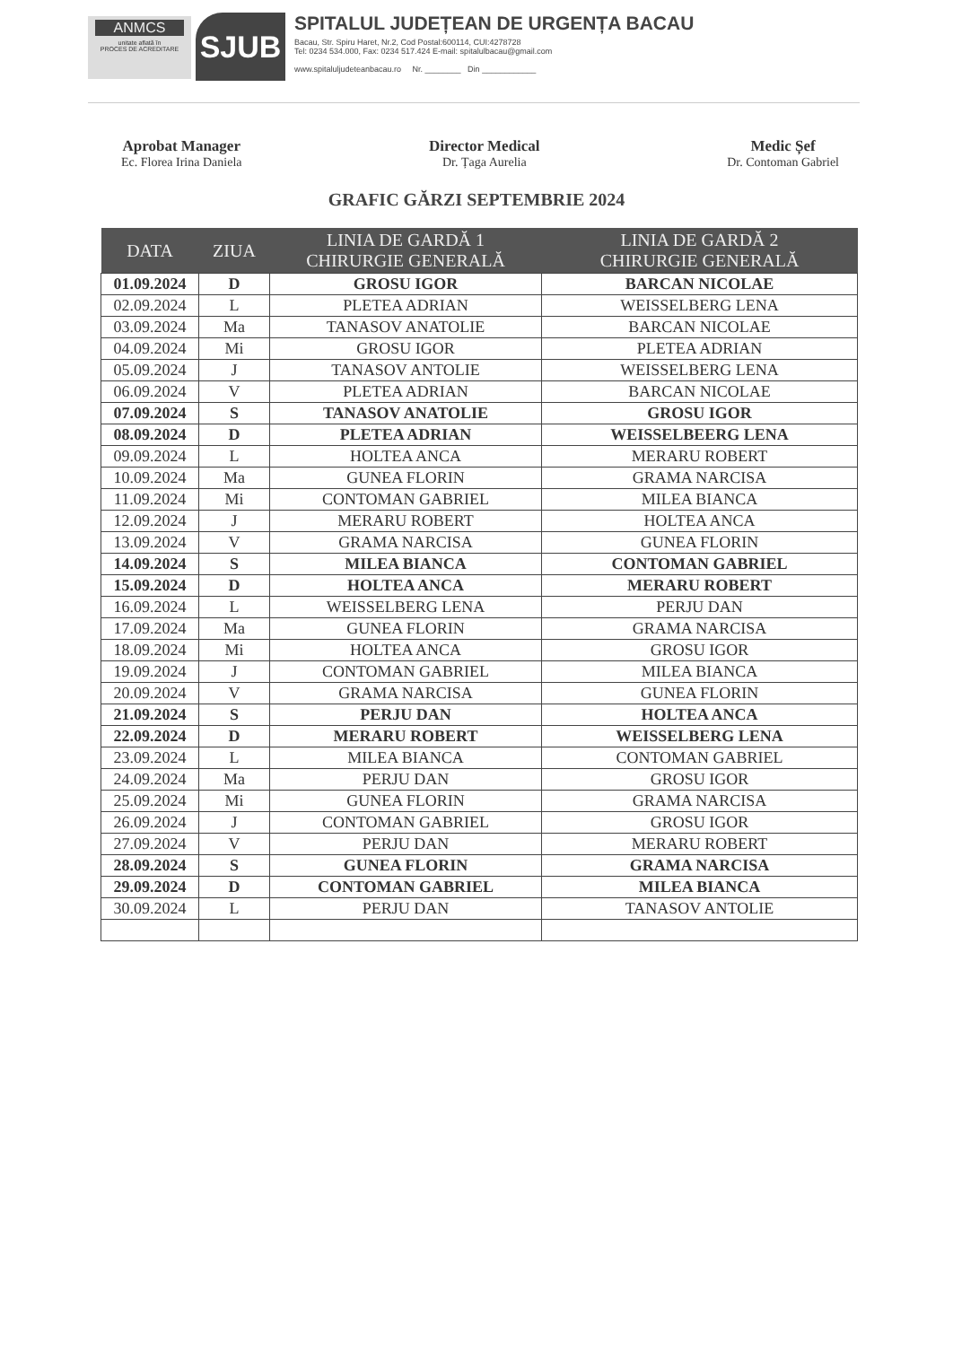ANMCS
unitate aflată în
PROCES DE ACREDITARE
SJUB
SPITALUL JUDEȚEAN DE URGENȚA BACAU
Bacau, Str. Spiru Haret, Nr.2, Cod Postal:600114, CUI:4278728
Tel: 0234 534.000, Fax: 0234 517.424 E-mail: spitalulbacau@gmail.com
www.spitaluljudeteanbacau.ro Nr. ________ Din ____________
Aprobat Manager
Ec. Florea Irina Daniela
Director Medical
Dr. Țaga Aurelia
Medic Șef
Dr. Contoman Gabriel
GRAFIC GĂRZI SEPTEMBRIE 2024
| DATA | ZIUA | LINIA DE GARDĂ 1 CHIRURGIE GENERALĂ | LINIA DE GARDĂ 2 CHIRURGIE GENERALĂ |
| --- | --- | --- | --- |
| 01.09.2024 | D | GROSU IGOR | BARCAN NICOLAE |
| 02.09.2024 | L | PLETEA ADRIAN | WEISSELBERG LENA |
| 03.09.2024 | Ma | TANASOV ANATOLIE | BARCAN NICOLAE |
| 04.09.2024 | Mi | GROSU IGOR | PLETEA ADRIAN |
| 05.09.2024 | J | TANASOV ANTOLIE | WEISSELBERG LENA |
| 06.09.2024 | V | PLETEA ADRIAN | BARCAN NICOLAE |
| 07.09.2024 | S | TANASOV ANATOLIE | GROSU IGOR |
| 08.09.2024 | D | PLETEA ADRIAN | WEISSELBEERG LENA |
| 09.09.2024 | L | HOLTEA ANCA | MERARU ROBERT |
| 10.09.2024 | Ma | GUNEA FLORIN | GRAMA NARCISA |
| 11.09.2024 | Mi | CONTOMAN GABRIEL | MILEA BIANCA |
| 12.09.2024 | J | MERARU ROBERT | HOLTEA ANCA |
| 13.09.2024 | V | GRAMA NARCISA | GUNEA FLORIN |
| 14.09.2024 | S | MILEA BIANCA | CONTOMAN GABRIEL |
| 15.09.2024 | D | HOLTEA ANCA | MERARU ROBERT |
| 16.09.2024 | L | WEISSELBERG LENA | PERJU DAN |
| 17.09.2024 | Ma | GUNEA FLORIN | GRAMA NARCISA |
| 18.09.2024 | Mi | HOLTEA ANCA | GROSU IGOR |
| 19.09.2024 | J | CONTOMAN GABRIEL | MILEA BIANCA |
| 20.09.2024 | V | GRAMA NARCISA | GUNEA FLORIN |
| 21.09.2024 | S | PERJU DAN | HOLTEA ANCA |
| 22.09.2024 | D | MERARU ROBERT | WEISSELBERG LENA |
| 23.09.2024 | L | MILEA BIANCA | CONTOMAN GABRIEL |
| 24.09.2024 | Ma | PERJU DAN | GROSU IGOR |
| 25.09.2024 | Mi | GUNEA FLORIN | GRAMA NARCISA |
| 26.09.2024 | J | CONTOMAN GABRIEL | GROSU IGOR |
| 27.09.2024 | V | PERJU DAN | MERARU ROBERT |
| 28.09.2024 | S | GUNEA FLORIN | GRAMA NARCISA |
| 29.09.2024 | D | CONTOMAN GABRIEL | MILEA BIANCA |
| 30.09.2024 | L | PERJU DAN | TANASOV ANTOLIE |